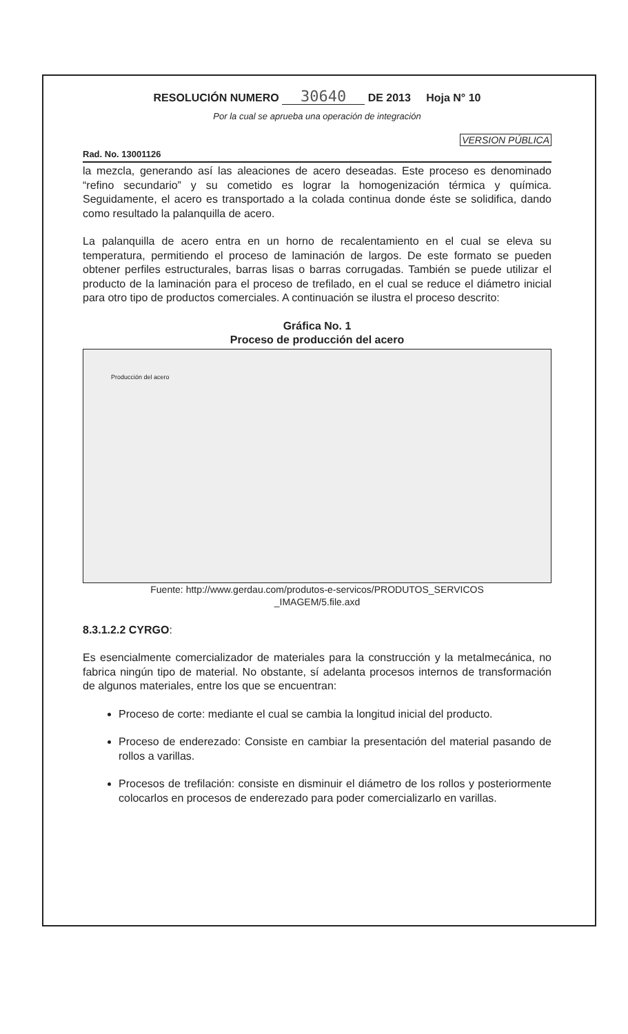RESOLUCIÓN NUMERO 30640 DE 2013 Hoja N° 10
Por la cual se aprueba una operación de integración
VERSION PÚBLICA
Rad. No. 13001126
la mezcla, generando así las aleaciones de acero deseadas. Este proceso es denominado “refino secundario” y su cometido es lograr la homogenización térmica y química. Seguidamente, el acero es transportado a la colada continua donde éste se solidifica, dando como resultado la palanquilla de acero.
La palanquilla de acero entra en un horno de recalentamiento en el cual se eleva su temperatura, permitiendo el proceso de laminación de largos. De este formato se pueden obtener perfiles estructurales, barras lisas o barras corrugadas. También se puede utilizar el producto de la laminación para el proceso de trefilado, en el cual se reduce el diámetro inicial para otro tipo de productos comerciales. A continuación se ilustra el proceso descrito:
Gráfica No. 1
Proceso de producción del acero
Producción del acero
Fuente: http://www.gerdau.com/produtos-e-servicos/PRODUTOS_SERVICOS
_IMAGEM/5.file.axd
8.3.1.2.2 CYRGO:
Es esencialmente comercializador de materiales para la construcción y la metalmecánica, no fabrica ningún tipo de material. No obstante, sí adelanta procesos internos de transformación de algunos materiales, entre los que se encuentran:
Proceso de corte: mediante el cual se cambia la longitud inicial del producto.
Proceso de enderezado: Consiste en cambiar la presentación del material pasando de rollos a varillas.
Procesos de trefilación: consiste en disminuir el diámetro de los rollos y posteriormente colocarlos en procesos de enderezado para poder comercializarlo en varillas.